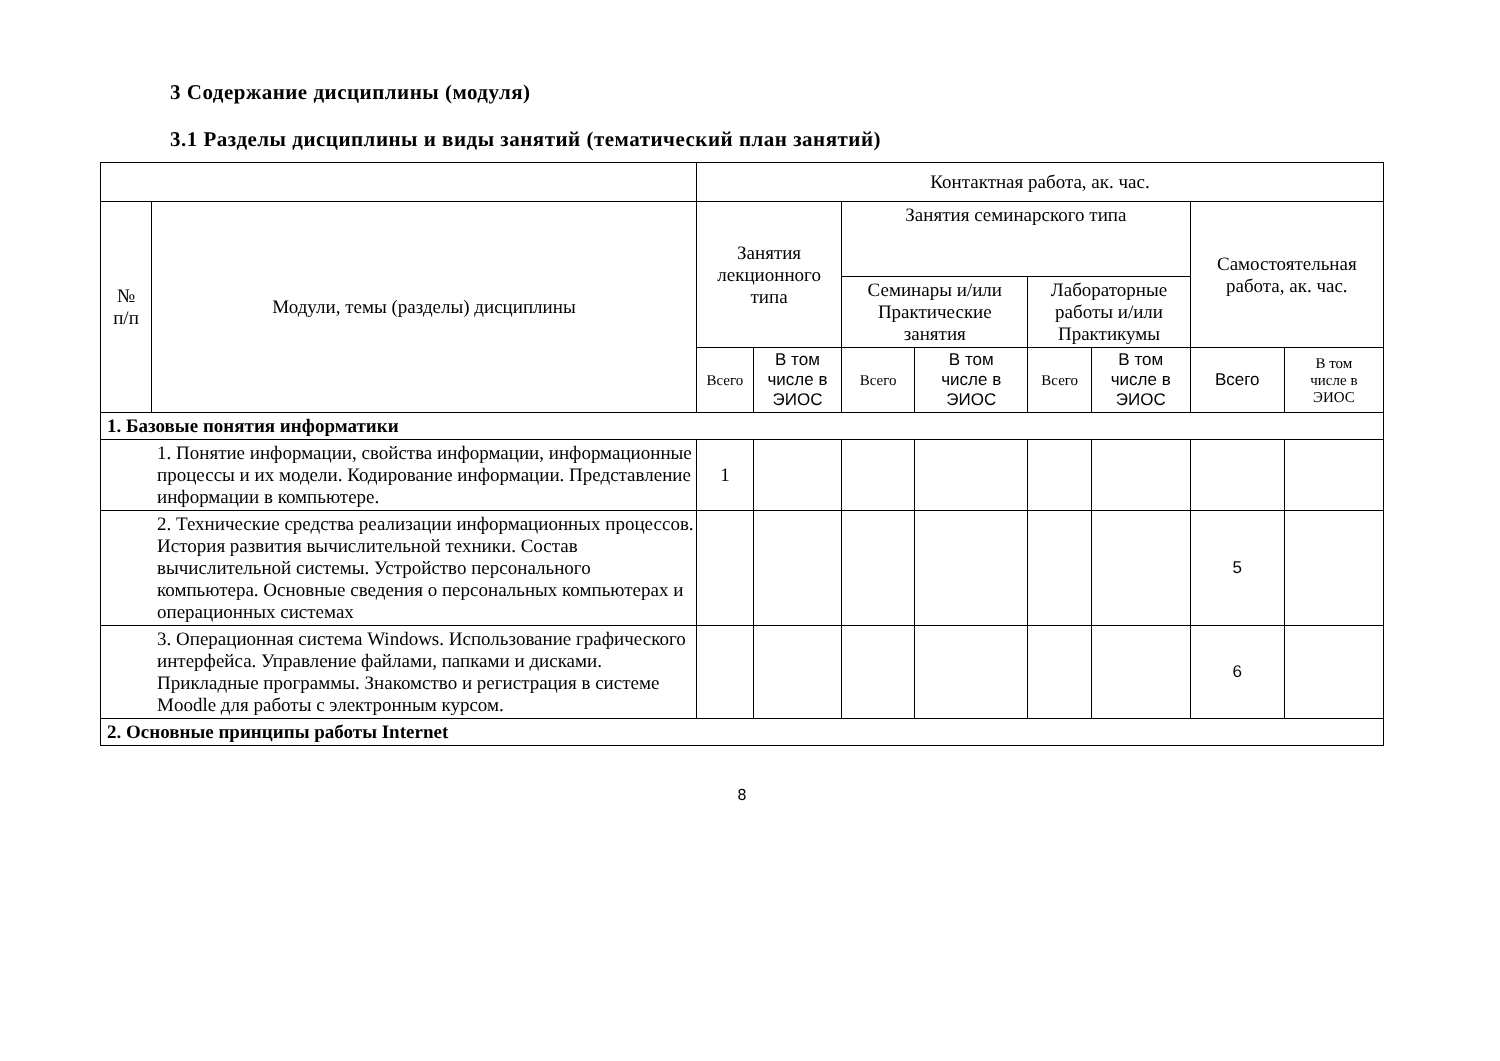3 Содержание дисциплины (модуля)
3.1 Разделы дисциплины и виды занятий (тематический план занятий)
| | | Контактная работа, ак. час. | | | | | | | |
| --- | --- | --- | --- | --- | --- | --- | --- | --- | --- |
| № п/п | Модули, темы (разделы) дисциплины | Занятия лекционного типа | | Занятия семинарского типа | | | | Самостоятельная работа, ак. час. | |
| | | | | Семинары и/или Практические занятия | | Лабораторные работы и/или Практикумы | | | |
| | | Всего | В том числе в ЭИОС | Всего | В том числе в ЭИОС | Всего | В том числе в ЭИОС | Всего | В том числе в ЭИОС |
| 1. Базовые понятия информатики | | | | | | | | | |
| 1. Понятие информации, свойства информации, информационные процессы и их модели. Кодирование информации. Представление информации в компьютере. | | 1 | | | | | | | |
| 2. Технические средства реализации информационных процессов. История развития вычислительной техники. Состав вычислительной системы. Устройство персонального компьютера. Основные сведения о персональных компьютерах и операционных системах | | | | | | | | 5 | |
| 3. Операционная система Windows. Использование графического интерфейса. Управление файлами, папками и дисками. Прикладные программы. Знакомство и регистрация в системе Moodle для работы с электронным курсом. | | | | | | | | 6 | |
| 2. Основные принципы работы Internet | | | | | | | | | |
8